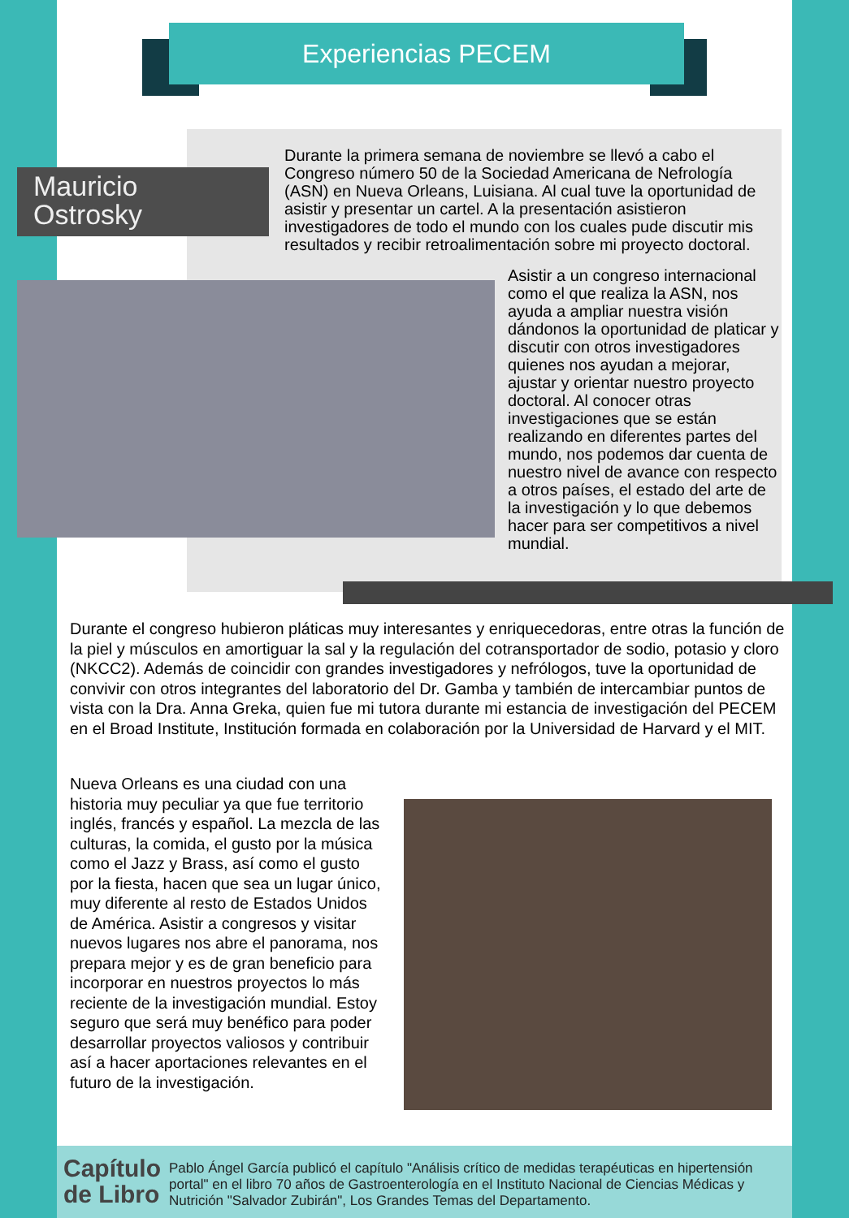Experiencias PECEM
Mauricio
Ostrosky
Durante la primera semana de noviembre se llevó a cabo el Congreso número 50 de la Sociedad Americana de Nefrología (ASN) en Nueva Orleans, Luisiana. Al cual tuve la oportunidad de asistir y presentar un cartel. A la presentación asistieron investigadores de todo el mundo con los cuales pude discutir mis resultados y recibir retroalimentación sobre mi proyecto doctoral.
Asistir a un congreso internacional como el que realiza la ASN, nos ayuda a ampliar nuestra visión dándonos la oportunidad de platicar y discutir con otros investigadores quienes nos ayudan a mejorar, ajustar y orientar nuestro proyecto doctoral. Al conocer otras investigaciones que se están realizando en diferentes partes del mundo, nos podemos dar cuenta de nuestro nivel de avance con respecto a otros países, el estado del arte de la investigación y lo que debemos hacer para ser competitivos a nivel mundial.
Durante el congreso hubieron pláticas muy interesantes y enriquecedoras, entre otras la función de la piel y músculos en amortiguar la sal y la regulación del cotransportador de sodio, potasio y cloro (NKCC2). Además de coincidir con grandes investigadores y nefrólogos, tuve la oportunidad de convivir con otros integrantes del laboratorio del Dr. Gamba y también de intercambiar puntos de vista con la Dra. Anna Greka, quien fue mi tutora durante mi estancia de investigación del PECEM en el Broad Institute, Institución formada en colaboración por la Universidad de Harvard y el MIT.
Nueva Orleans es una ciudad con una historia muy peculiar ya que fue territorio inglés, francés y español. La mezcla de las culturas, la comida, el gusto por la música como el Jazz y Brass, así como el gusto por la fiesta, hacen que sea un lugar único, muy diferente al resto de Estados Unidos de América. Asistir a congresos y visitar nuevos lugares nos abre el panorama, nos prepara mejor y es de gran beneficio para incorporar en nuestros proyectos lo más reciente de la investigación mundial. Estoy seguro que será muy benéfico para poder desarrollar proyectos valiosos y contribuir así a hacer aportaciones relevantes en el futuro de la investigación.
Capítulo de Libro
Pablo Ángel García publicó el capítulo "Análisis crítico de medidas terapéuticas en hipertensión portal" en el libro 70 años de Gastroenterología en el Instituto Nacional de Ciencias Médicas y Nutrición "Salvador Zubirán", Los Grandes Temas del Departamento.